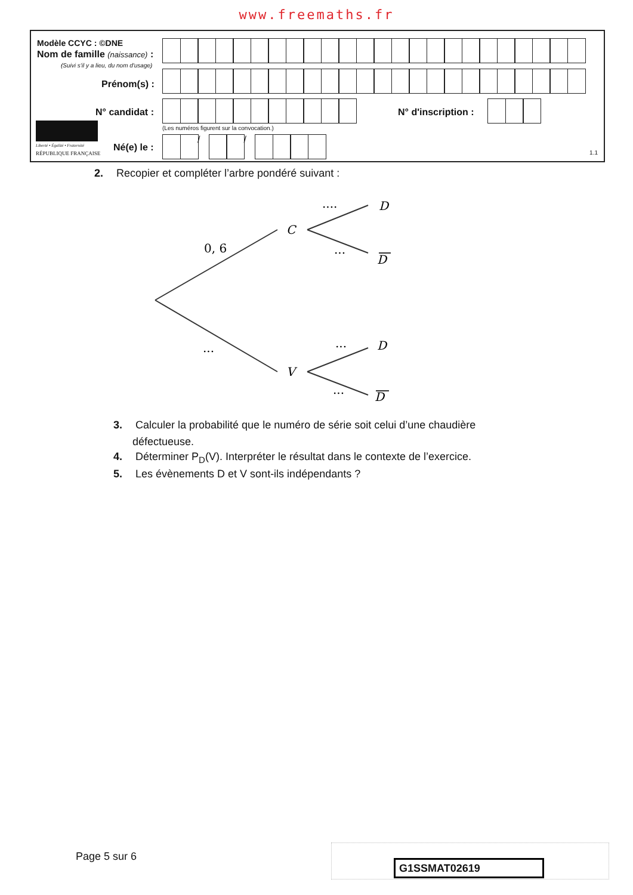www.freemaths.fr
Modèle CCYC : ©DNE
Nom de famille (naissance) :
(Suivi s'il y a lieu, du nom d'usage)
Prénom(s) :
N° candidat : N° d'inscription :
(Les numéros figurent sur la convocation.)
Liberté • Égalité • Fraternité
RÉPUBLIQUE FRANÇAISE
Né(e) le :
/ /
1.1
2. Recopier et compléter l’arbre pondéré suivant :
C
V
D
D
D
D
0, 6
....
...
...
...
...
3. Calculer la probabilité que le numéro de série soit celui d’une chaudière
défectueuse.
4. Déterminer P<sub>D</sub>(V). Interpréter le résultat dans le contexte de l’exercice.
5. Les évènements D et V sont-ils indépendants ?
Page 5 sur 6
G1SSMAT02619